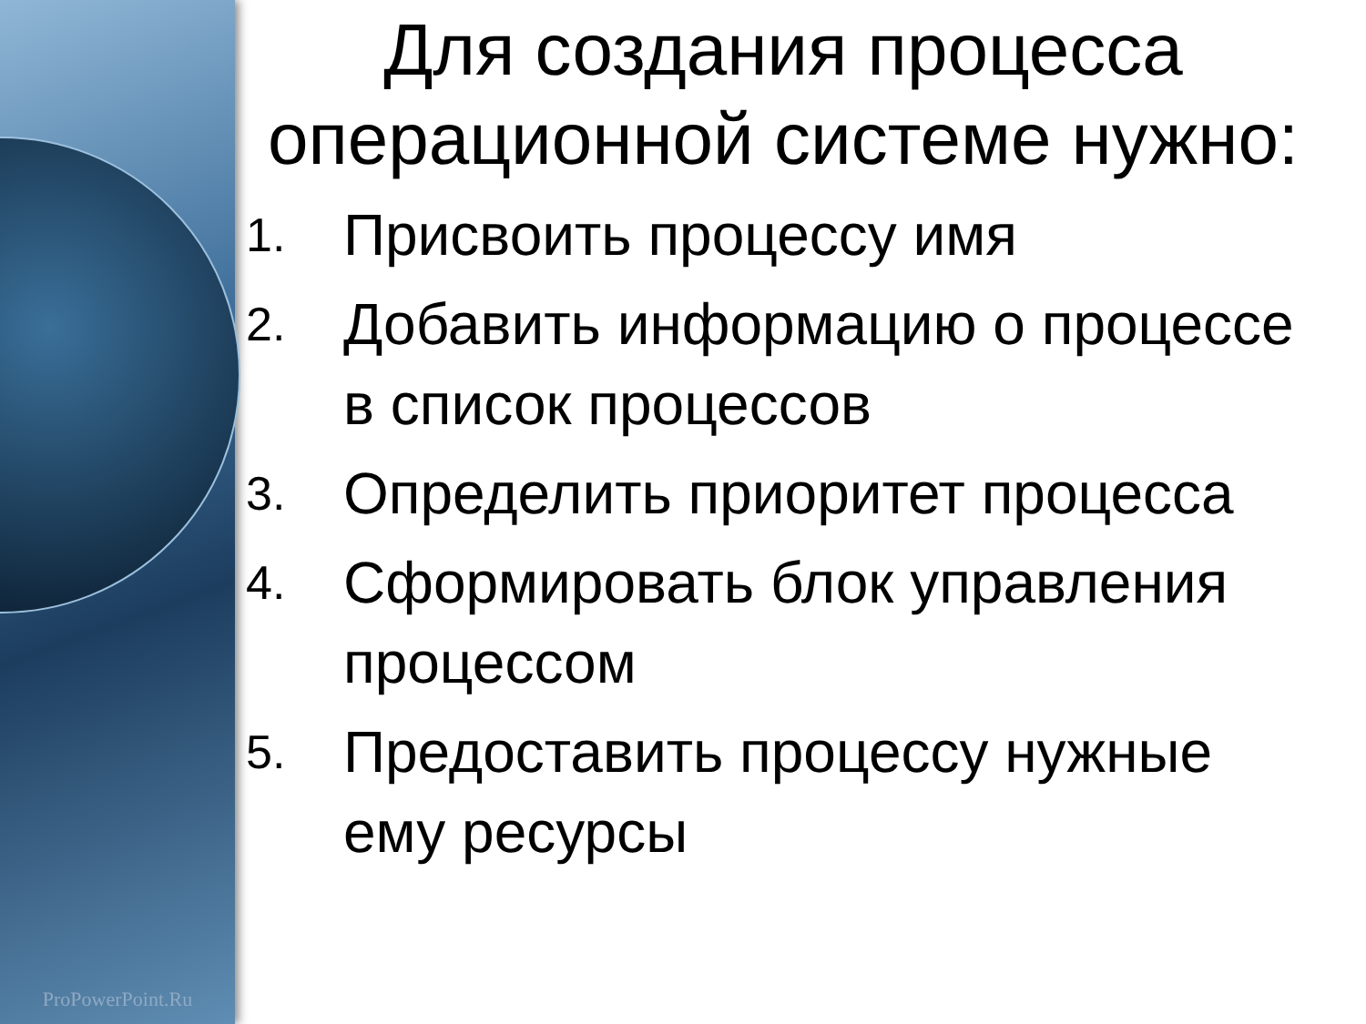ProPowerPoint.Ru
Для создания процесса операционной системе нужно:
1. Присвоить процессу имя
2. Добавить информацию о процессе в список процессов
3. Определить приоритет процесса
4. Сформировать блок управления процессом
5. Предоставить процессу нужные ему ресурсы